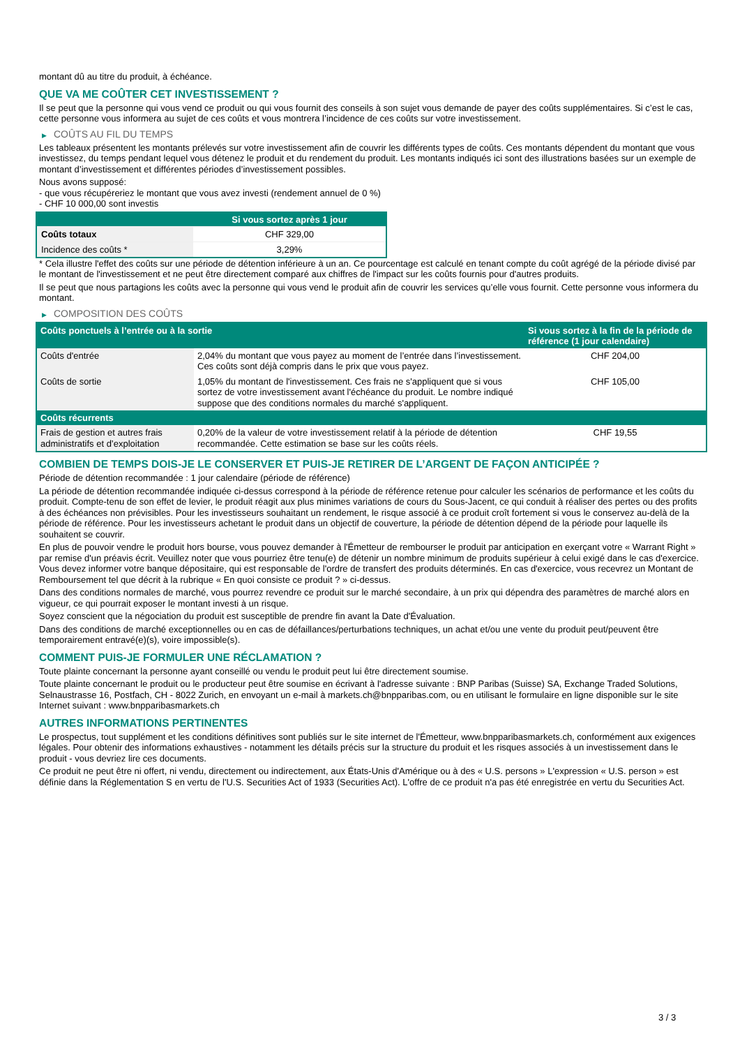montant dû au titre du produit, à échéance.
QUE VA ME COÛTER CET INVESTISSEMENT ?
Il se peut que la personne qui vous vend ce produit ou qui vous fournit des conseils à son sujet vous demande de payer des coûts supplémentaires. Si c’est le cas, cette personne vous informera au sujet de ces coûts et vous montrera l’incidence de ces coûts sur votre investissement.
▶ COÛTS AU FIL DU TEMPS
Les tableaux présentent les montants prélevés sur votre investissement afin de couvrir les différents types de coûts. Ces montants dépendent du montant que vous investissez, du temps pendant lequel vous détenez le produit et du rendement du produit. Les montants indiqués ici sont des illustrations basées sur un exemple de montant d’investissement et différentes périodes d’investissement possibles.
Nous avons supposé:
- que vous récupéreriez le montant que vous avez investi (rendement annuel de 0 %)
- CHF 10 000,00 sont investis
| | Si vous sortez après 1 jour |
| --- | --- |
| Coûts totaux | CHF 329,00 |
| Incidence des coûts * | 3,29% |
* Cela illustre l'effet des coûts sur une période de détention inférieure à un an. Ce pourcentage est calculé en tenant compte du coût agrégé de la période divisé par le montant de l'investissement et ne peut être directement comparé aux chiffres de l'impact sur les coûts fournis pour d'autres produits.
Il se peut que nous partagions les coûts avec la personne qui vous vend le produit afin de couvrir les services qu’elle vous fournit. Cette personne vous informera du montant.
▶ COMPOSITION DES COÛTS
| Coûts ponctuels à l’entrée ou à la sortie | | Si vous sortez à la fin de la période de référence (1 jour calendaire) |
| --- | --- | --- |
| Coûts d'entrée | 2,04% du montant que vous payez au moment de l’entrée dans l’investissement. Ces coûts sont déjà compris dans le prix que vous payez. | CHF 204,00 |
| Coûts de sortie | 1,05% du montant de l'investissement. Ces frais ne s'appliquent que si vous sortez de votre investissement avant l'échéance du produit. Le nombre indiqué suppose que des conditions normales du marché s'appliquent. | CHF 105,00 |
| Coûts récurrents | | |
| Frais de gestion et autres frais administratifs et d’exploitation | 0,20% de la valeur de votre investissement relatif à la période de détention recommandée. Cette estimation se base sur les coûts réels. | CHF 19,55 |
COMBIEN DE TEMPS DOIS-JE LE CONSERVER ET PUIS-JE RETIRER DE L’ARGENT DE FAÇON ANTICIPÉE ?
Période de détention recommandée : 1 jour calendaire (période de référence)
La période de détention recommandée indiquée ci-dessus correspond à la période de référence retenue pour calculer les scénarios de performance et les coûts du produit. Compte-tenu de son effet de levier, le produit réagit aux plus minimes variations de cours du Sous-Jacent, ce qui conduit à réaliser des pertes ou des profits à des échéances non prévisibles. Pour les investisseurs souhaitant un rendement, le risque associé à ce produit croît fortement si vous le conservez au-delà de la période de référence. Pour les investisseurs achetant le produit dans un objectif de couverture, la période de détention dépend de la période pour laquelle ils souhaitent se couvrir.
En plus de pouvoir vendre le produit hors bourse, vous pouvez demander à l'Émetteur de rembourser le produit par anticipation en exerçant votre « Warrant Right » par remise d'un préavis écrit. Veuillez noter que vous pourriez être tenu(e) de détenir un nombre minimum de produits supérieur à celui exigé dans le cas d'exercice. Vous devez informer votre banque dépositaire, qui est responsable de l'ordre de transfert des produits déterminés. En cas d'exercice, vous recevrez un Montant de Remboursement tel que décrit à la rubrique « En quoi consiste ce produit ? » ci-dessus.
Dans des conditions normales de marché, vous pourrez revendre ce produit sur le marché secondaire, à un prix qui dépendra des paramètres de marché alors en vigueur, ce qui pourrait exposer le montant investi à un risque.
Soyez conscient que la négociation du produit est susceptible de prendre fin avant la Date d'Évaluation.
Dans des conditions de marché exceptionnelles ou en cas de défaillances/perturbations techniques, un achat et/ou une vente du produit peut/peuvent être temporairement entravé(e)(s), voire impossible(s).
COMMENT PUIS-JE FORMULER UNE RÉCLAMATION ?
Toute plainte concernant la personne ayant conseillé ou vendu le produit peut lui être directement soumise.
Toute plainte concernant le produit ou le producteur peut être soumise en écrivant à l'adresse suivante : BNP Paribas (Suisse) SA, Exchange Traded Solutions, Selnaustrasse 16, Postfach, CH - 8022 Zurich, en envoyant un e-mail à markets.ch@bnpparibas.com, ou en utilisant le formulaire en ligne disponible sur le site Internet suivant : www.bnpparibasmarkets.ch
AUTRES INFORMATIONS PERTINENTES
Le prospectus, tout supplément et les conditions définitives sont publiés sur le site internet de l'Émetteur, www.bnpparibasmarkets.ch, conformément aux exigences légales. Pour obtenir des informations exhaustives - notamment les détails précis sur la structure du produit et les risques associés à un investissement dans le produit - vous devriez lire ces documents.
Ce produit ne peut être ni offert, ni vendu, directement ou indirectement, aux États-Unis d'Amérique ou à des « U.S. persons » L'expression « U.S. person » est définie dans la Réglementation S en vertu de l'U.S. Securities Act of 1933 (Securities Act). L'offre de ce produit n'a pas été enregistrée en vertu du Securities Act.
3 / 3